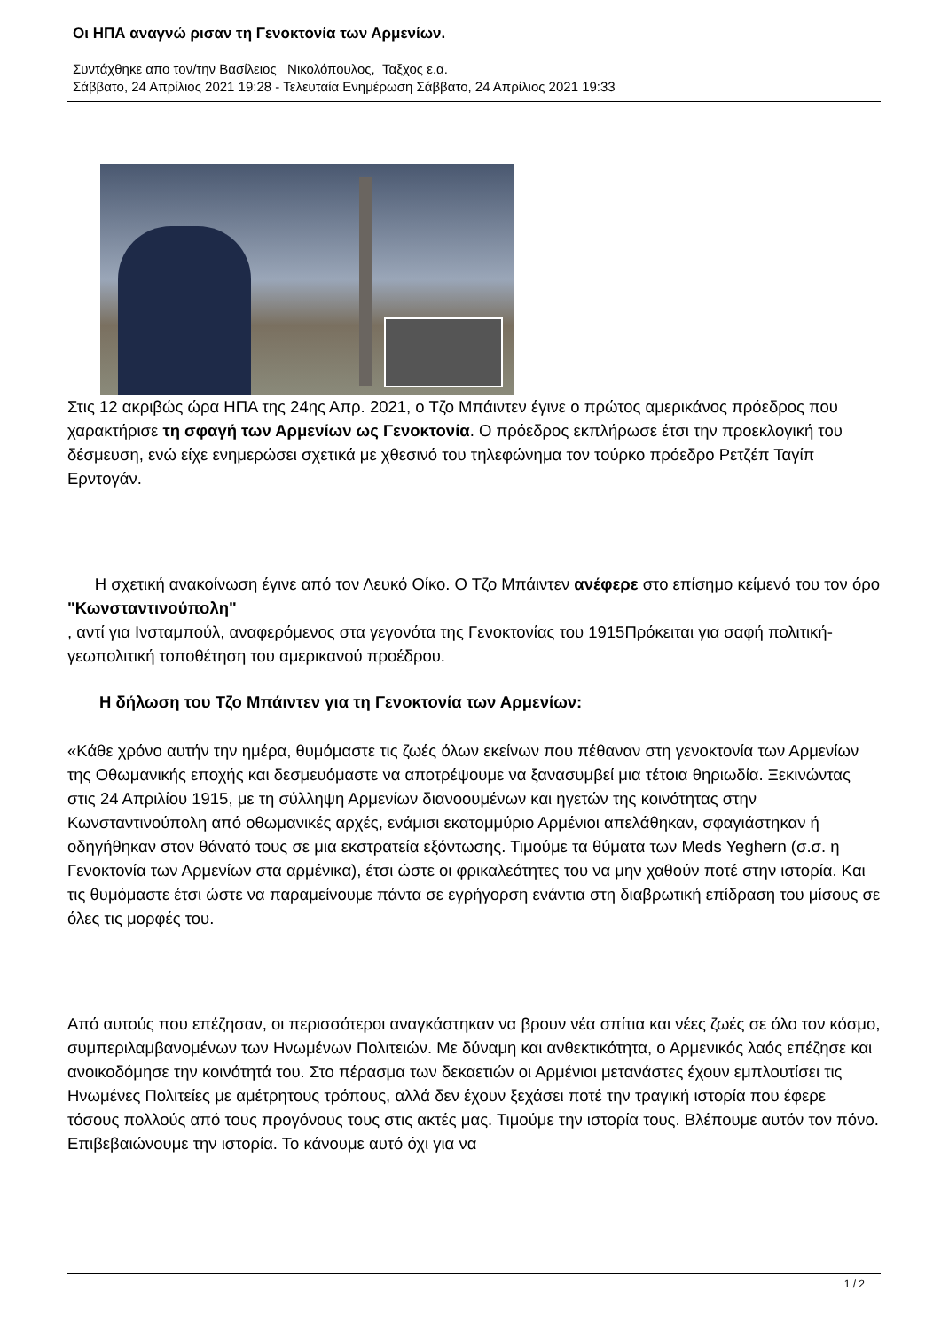Οι ΗΠΑ αναγνώ ρισαν τη Γενοκτονία των Αρμενίων.
Συντάχθηκε απο τον/την Βασίλειος Νικολόπουλος, Ταξχος ε.α.
Σάββατο, 24 Απρίλιος 2021 19:28 - Τελευταία Ενημέρωση Σάββατο, 24 Απρίλιος 2021 19:33
Στις 12 ακριβώς ώρα ΗΠΑ της 24ης Απρ. 2021, ο Τζο Μπάιντεν έγινε ο πρώτος αμερικάνος πρόεδρος που χαρακτήρισε τη σφαγή των Αρμενίων ως Γενοκτονία. Ο πρόεδρος εκπλήρωσε έτσι την προεκλογική του δέσμευση, ενώ είχε ενημερώσει σχετικά με χθεσινό του τηλεφώνημα τον τούρκο πρόεδρο Ρετζέπ Ταγίπ Ερντογάν.
Η σχετική ανακοίνωση έγινε από τον Λευκό Οίκο. Ο Τζο Μπάιντεν ανέφερε στο επίσημο κείμενό του τον όρο
"Κωνσταντινούπολη"
, αντί για Ινσταμπούλ, αναφερόμενος στα γεγονότα της Γενοκτονίας του 1915Πρόκειται για σαφή πολιτική-γεωπολιτική τοποθέτηση του αμερικανού προέδρου.
Η δήλωση του Τζο Μπάιντεν για τη Γενοκτονία των Αρμενίων:
«Κάθε χρόνο αυτήν την ημέρα, θυμόμαστε τις ζωές όλων εκείνων που πέθαναν στη γενοκτονία των Αρμενίων της Οθωμανικής εποχής και δεσμευόμαστε να αποτρέψουμε να ξανασυμβεί μια τέτοια θηριωδία. Ξεκινώντας στις 24 Απριλίου 1915, με τη σύλληψη Αρμενίων διανοουμένων και ηγετών της κοινότητας στην Κωνσταντινούπολη από οθωμανικές αρχές, ενάμισι εκατομμύριο Αρμένιοι απελάθηκαν, σφαγιάστηκαν ή οδηγήθηκαν στον θάνατό τους σε μια εκστρατεία εξόντωσης. Τιμούμε τα θύματα των Meds Yeghern (σ.σ. η Γενοκτονία των Αρμενίων στα αρμένικα), έτσι ώστε οι φρικαλεότητες του να μην χαθούν ποτέ στην ιστορία. Και τις θυμόμαστε έτσι ώστε να παραμείνουμε πάντα σε εγρήγορση ενάντια στη διαβρωτική επίδραση του μίσους σε όλες τις μορφές του.
Από αυτούς που επέζησαν, οι περισσότεροι αναγκάστηκαν να βρουν νέα σπίτια και νέες ζωές σε όλο τον κόσμο, συμπεριλαμβανομένων των Ηνωμένων Πολιτειών. Με δύναμη και ανθεκτικότητα, ο Αρμενικός λαός επέζησε και ανοικοδόμησε την κοινότητά του. Στο πέρασμα των δεκαετιών οι Αρμένιοι μετανάστες έχουν εμπλουτίσει τις Ηνωμένες Πολιτείες με αμέτρητους τρόπους, αλλά δεν έχουν ξεχάσει ποτέ την τραγική ιστορία που έφερε τόσους πολλούς από τους προγόνους τους στις ακτές μας. Τιμούμε την ιστορία τους. Βλέπουμε αυτόν τον πόνο. Επιβεβαιώνουμε την ιστορία. Το κάνουμε αυτό όχι για να
1 / 2